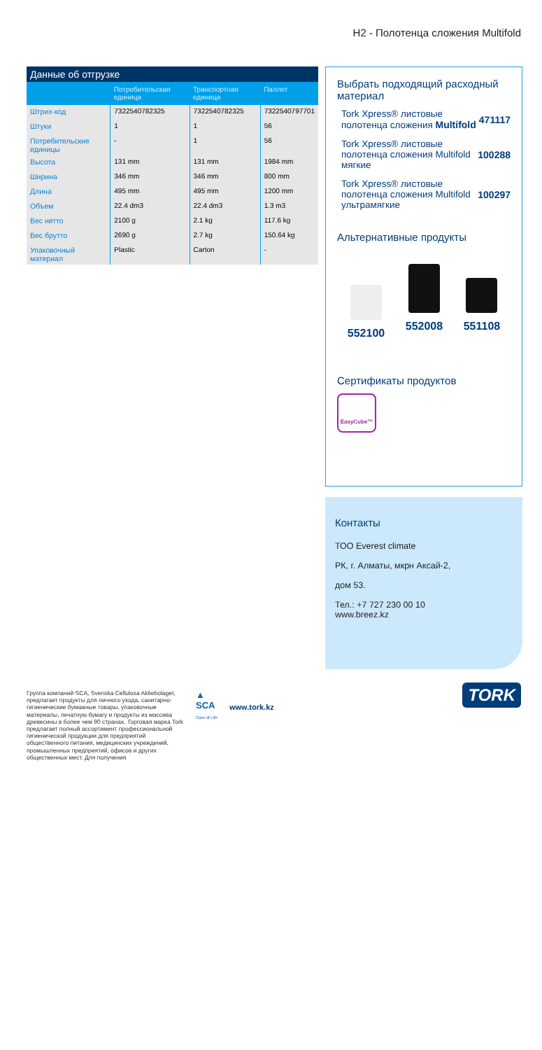H2 - Полотенца сложения Multifold
Данные об отгрузке
| | Потребительская единица | Транспортная единица | Паллет |
| --- | --- | --- | --- |
| Штрих-код | 7322540782325 | 7322540782325 | 7322540797701 |
| Штуки | 1 | 1 | 56 |
| Потребительские единицы | - | 1 | 56 |
| Высота | 131 mm | 131 mm | 1984 mm |
| Ширина | 346 mm | 346 mm | 800 mm |
| Длина | 495 mm | 495 mm | 1200 mm |
| Объем | 22.4 dm3 | 22.4 dm3 | 1.3 m3 |
| Вес нетто | 2100 g | 2.1 kg | 117.6 kg |
| Вес брутто | 2690 g | 2.7 kg | 150.64 kg |
| Упаковочный материал | Plastic | Carton | - |
Выбрать подходящий расходный материал
Tork Xpress® листовые полотенца сложения Multifold 471117
Tork Xpress® листовые полотенца сложения Multifold мягкие 100288
Tork Xpress® листовые полотенца сложения Multifold ультрамягкие 100297
Альтернативные продукты
552100 552008 551108
Сертификаты продуктов
EasyCube™
Контакты
ТОО Everest climate
РК, г. Алматы, мкрн Аксай-2,
дом 53.
Тел.: +7 727 230 00 10
www.breez.kz
Группа компаний SCA, Svenska Cellulosa Aktiebolaget, предлагает продукты для личного ухода, санитарно-гигиенические бумажные товары, упаковочные материалы, печатную бумагу и продукты из массива древесины в более чем 90 странах. Торговая марка Tork предлагает полный ассортимент профессиональной гигиенической продукции для предприятий общественного питания, медицинских учреждений, промышленных предприятий, офисов и других общественных мест. Для получения
▲
SCA
Care of Life
www.tork.kz
TORK